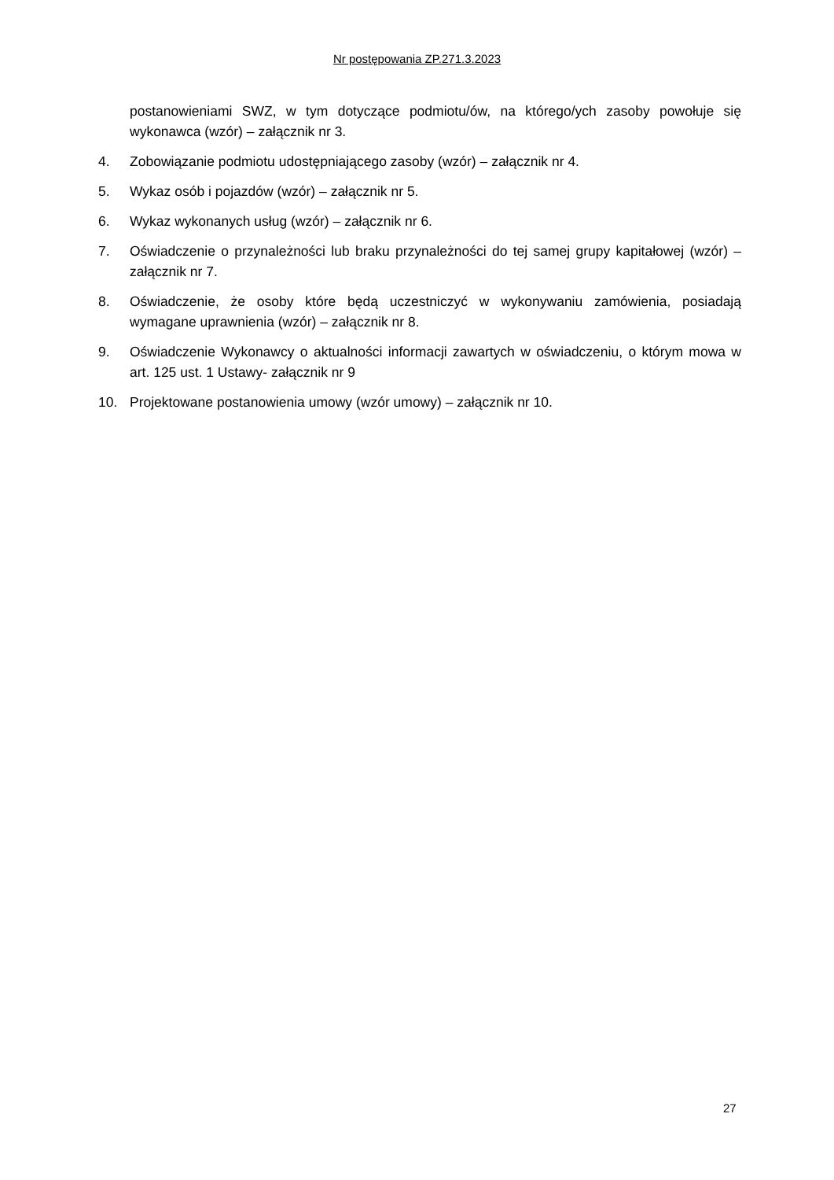Nr postępowania ZP.271.3.2023
postanowieniami SWZ, w tym dotyczące podmiotu/ów, na którego/ych zasoby powołuje się wykonawca (wzór) – załącznik nr 3.
4. Zobowiązanie podmiotu udostępniającego zasoby (wzór) – załącznik nr 4.
5. Wykaz osób i pojazdów (wzór) – załącznik nr 5.
6. Wykaz wykonanych usług (wzór) – załącznik nr 6.
7. Oświadczenie o przynależności lub braku przynależności do tej samej grupy kapitałowej (wzór) – załącznik nr 7.
8. Oświadczenie, że osoby które będą uczestniczyć w wykonywaniu zamówienia, posiadają wymagane uprawnienia (wzór) – załącznik nr 8.
9. Oświadczenie Wykonawcy o aktualności informacji zawartych w oświadczeniu, o którym mowa w art. 125 ust. 1 Ustawy- załącznik nr 9
10. Projektowane postanowienia umowy (wzór umowy) – załącznik nr 10.
27